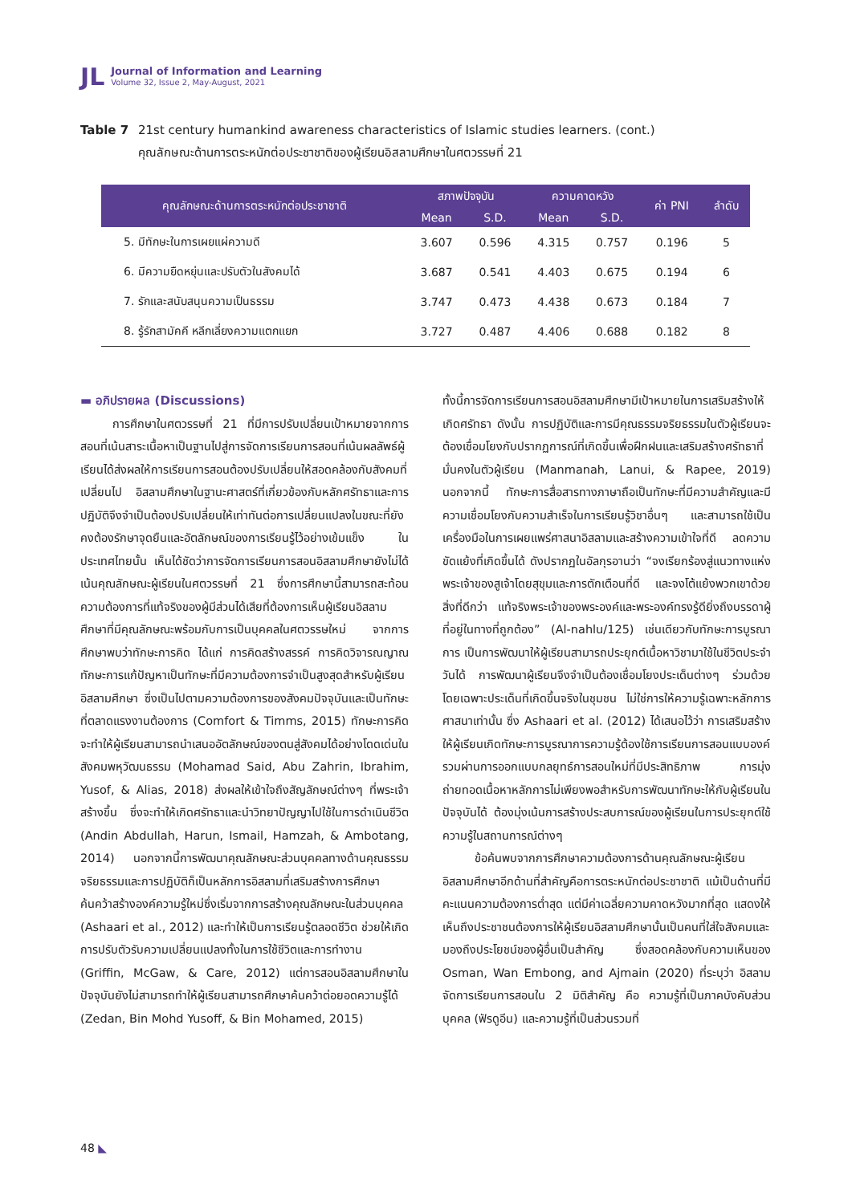JL
Journal of Information and Learning
Volume 32, Issue 2, May-August, 2021
Table 7 21st century humankind awareness characteristics of Islamic studies learners. (cont.)
คุณลักษณะด้านการตระหนักต่อประชาชาติของผู้เรียนอิสลามศึกษาในศตวรรษที่ 21
| คุณลักษณะด้านการตระหนักต่อประชาชาติ | สภาพปัจจุบัน | | ความคาดหวัง | | ค่า PNI | ลำดับ |
| --- | --- | --- | --- | --- | --- | --- |
| | Mean | S.D. | Mean | S.D. | | |
| 5. มีทักษะในการเผยแผ่ความดี | 3.607 | 0.596 | 4.315 | 0.757 | 0.196 | 5 |
| 6. มีความยืดหยุ่นและปรับตัวในสังคมได้ | 3.687 | 0.541 | 4.403 | 0.675 | 0.194 | 6 |
| 7. รักและสนับสนุนความเป็นธรรม | 3.747 | 0.473 | 4.438 | 0.673 | 0.184 | 7 |
| 8. รู้รักสามัคคี หลีกเลี่ยงความแตกแยก | 3.727 | 0.487 | 4.406 | 0.688 | 0.182 | 8 |
▬ อภิปรายผล (Discussions)
การศึกษาในศตวรรษที่ 21 ที่มีการปรับเปลี่ยนเป้าหมายจากการสอนที่เน้นสาระเนื้อหาเป็นฐานไปสู่การจัดการเรียนการสอนที่เน้นผลลัพธ์ผู้เรียนได้ส่งผลให้การเรียนการสอนต้องปรับเปลี่ยนให้สอดคล้องกับสังคมที่เปลี่ยนไป อิสลามศึกษาในฐานะศาสตร์ที่เกี่ยวข้องกับหลักศรัทธาและการปฏิบัติจึงจำเป็นต้องปรับเปลี่ยนให้เท่าทันต่อการเปลี่ยนแปลงในขณะที่ยังคงต้องรักษาจุดยืนและอัตลักษณ์ของการเรียนรู้ไว้อย่างเข้มแข็ง ในประเทศไทยนั้น เห็นได้ชัดว่าการจัดการเรียนการสอนอิสลามศึกษายังไม่ได้เน้นคุณลักษณะผู้เรียนในศตวรรษที่ 21 ซึ่งการศึกษานี้สามารถสะท้อนความต้องการที่แท้จริงของผู้มีส่วนได้เสียที่ต้องการเห็นผู้เรียนอิสลามศึกษาที่มีคุณลักษณะพร้อมกับการเป็นบุคคลในศตวรรษใหม่ จากการศึกษาพบว่าทักษะการคิด ได้แก่ การคิดสร้างสรรค์ การคิดวิจารณญาณ ทักษะการแก้ปัญหาเป็นทักษะที่มีความต้องการจำเป็นสูงสุดสำหรับผู้เรียนอิสลามศึกษา ซึ่งเป็นไปตามความต้องการของสังคมปัจจุบันและเป็นทักษะที่ตลาดแรงงานต้องการ (Comfort & Timms, 2015) ทักษะการคิดจะทำให้ผู้เรียนสามารถนำเสนออัตลักษณ์ของตนสู่สังคมได้อย่างโดดเด่นในสังคมพหุวัฒนธรรม (Mohamad Said, Abu Zahrin, Ibrahim, Yusof, & Alias, 2018) ส่งผลให้เข้าใจถึงสัญลักษณ์ต่างๆ ที่พระเจ้าสร้างขึ้น ซึ่งจะทำให้เกิดศรัทธาและนำวิทยาปัญญาไปใช้ในการดำเนินชีวิต (Andin Abdullah, Harun, Ismail, Hamzah, & Ambotang, 2014) นอกจากนี้การพัฒนาคุณลักษณะส่วนบุคคลทางด้านคุณธรรม จริยธรรมและการปฏิบัติก็เป็นหลักการอิสลามที่เสริมสร้างการศึกษาค้นคว้าสร้างองค์ความรู้ใหม่ซึ่งเริ่มจากการสร้างคุณลักษณะในส่วนบุคคล (Ashaari et al., 2012) และทำให้เป็นการเรียนรู้ตลอดชีวิต ช่วยให้เกิดการปรับตัวรับความเปลี่ยนแปลงทั้งในการใช้ชีวิตและการทำงาน (Griffin, McGaw, & Care, 2012) แต่การสอนอิสลามศึกษาในปัจจุบันยังไม่สามารถทำให้ผู้เรียนสามารถศึกษาค้นคว้าต่อยอดความรู้ได้ (Zedan, Bin Mohd Yusoff, & Bin Mohamed, 2015)
ทั้งนี้การจัดการเรียนการสอนอิสลามศึกษามีเป้าหมายในการเสริมสร้างให้เกิดศรัทธา ดังนั้น การปฏิบัติและการมีคุณธรรมจริยธรรมในตัวผู้เรียนจะต้องเชื่อมโยงกับปรากฏการณ์ที่เกิดขึ้นเพื่อฝึกฝนและเสริมสร้างศรัทธาที่มั่นคงในตัวผู้เรียน (Manmanah, Lanui, & Rapee, 2019) นอกจากนี้ ทักษะการสื่อสารทางภาษาถือเป็นทักษะที่มีความสำคัญและมีความเชื่อมโยงกับความสำเร็จในการเรียนรู้วิชาอื่นๆ และสามารถใช้เป็นเครื่องมือในการเผยแพร่ศาสนาอิสลามและสร้างความเข้าใจที่ดี ลดความขัดแย้งที่เกิดขึ้นได้ ดังปรากฏในอัลกุรอานว่า “จงเรียกร้องสู่แนวทางแห่งพระเจ้าของสูเจ้าโดยสุขุมและการตักเตือนที่ดี และจงโต้แย้งพวกเขาด้วยสิ่งที่ดีกว่า แท้จริงพระเจ้าของพระองค์และพระองค์ทรงรู้ดียิ่งถึงบรรดาผู้ที่อยู่ในทางที่ถูกต้อง” (Al-nahlu/125) เช่นเดียวกับทักษะการบูรณาการ เป็นการพัฒนาให้ผู้เรียนสามารถประยุกต์เนื้อหาวิชามาใช้ในชีวิตประจำวันได้ การพัฒนาผู้เรียนจึงจำเป็นต้องเชื่อมโยงประเด็นต่างๆ ร่วมด้วย โดยเฉพาะประเด็นที่เกิดขึ้นจริงในชุมชน ไม่ใช่การให้ความรู้เฉพาะหลักการศาสนาเท่านั้น ซึ่ง Ashaari et al. (2012) ได้เสนอไว้ว่า การเสริมสร้างให้ผู้เรียนเกิดทักษะการบูรณาการความรู้ต้องใช้การเรียนการสอนแบบองค์รวมผ่านการออกแบบกลยุทธ์การสอนใหม่ที่มีประสิทธิภาพ การมุ่งถ่ายทอดเนื้อหาหลักการไม่เพียงพอสำหรับการพัฒนาทักษะให้กับผู้เรียนในปัจจุบันได้ ต้องมุ่งเน้นการสร้างประสบการณ์ของผู้เรียนในการประยุกต์ใช้ความรู้ในสถานการณ์ต่างๆ
ข้อค้นพบจากการศึกษาความต้องการด้านคุณลักษณะผู้เรียนอิสลามศึกษาอีกด้านที่สำคัญคือการตระหนักต่อประชาชาติ แม้เป็นด้านที่มีคะแนนความต้องการต่ำสุด แต่มีค่าเฉลี่ยความคาดหวังมากที่สุด แสดงให้เห็นถึงประชาชนต้องการให้ผู้เรียนอิสลามศึกษานั้นเป็นคนที่ใส่ใจสังคมและมองถึงประโยชน์ของผู้อื่นเป็นสำคัญ ซึ่งสอดคล้องกับความเห็นของ Osman, Wan Embong, and Ajmain (2020) ที่ระบุว่า อิสลามจัดการเรียนการสอนใน 2 มิติสำคัญ คือ ความรู้ที่เป็นภาคบังคับส่วนบุคคล (ฟัรดูอีน) และความรู้ที่เป็นส่วนรวมที่
48 ◣